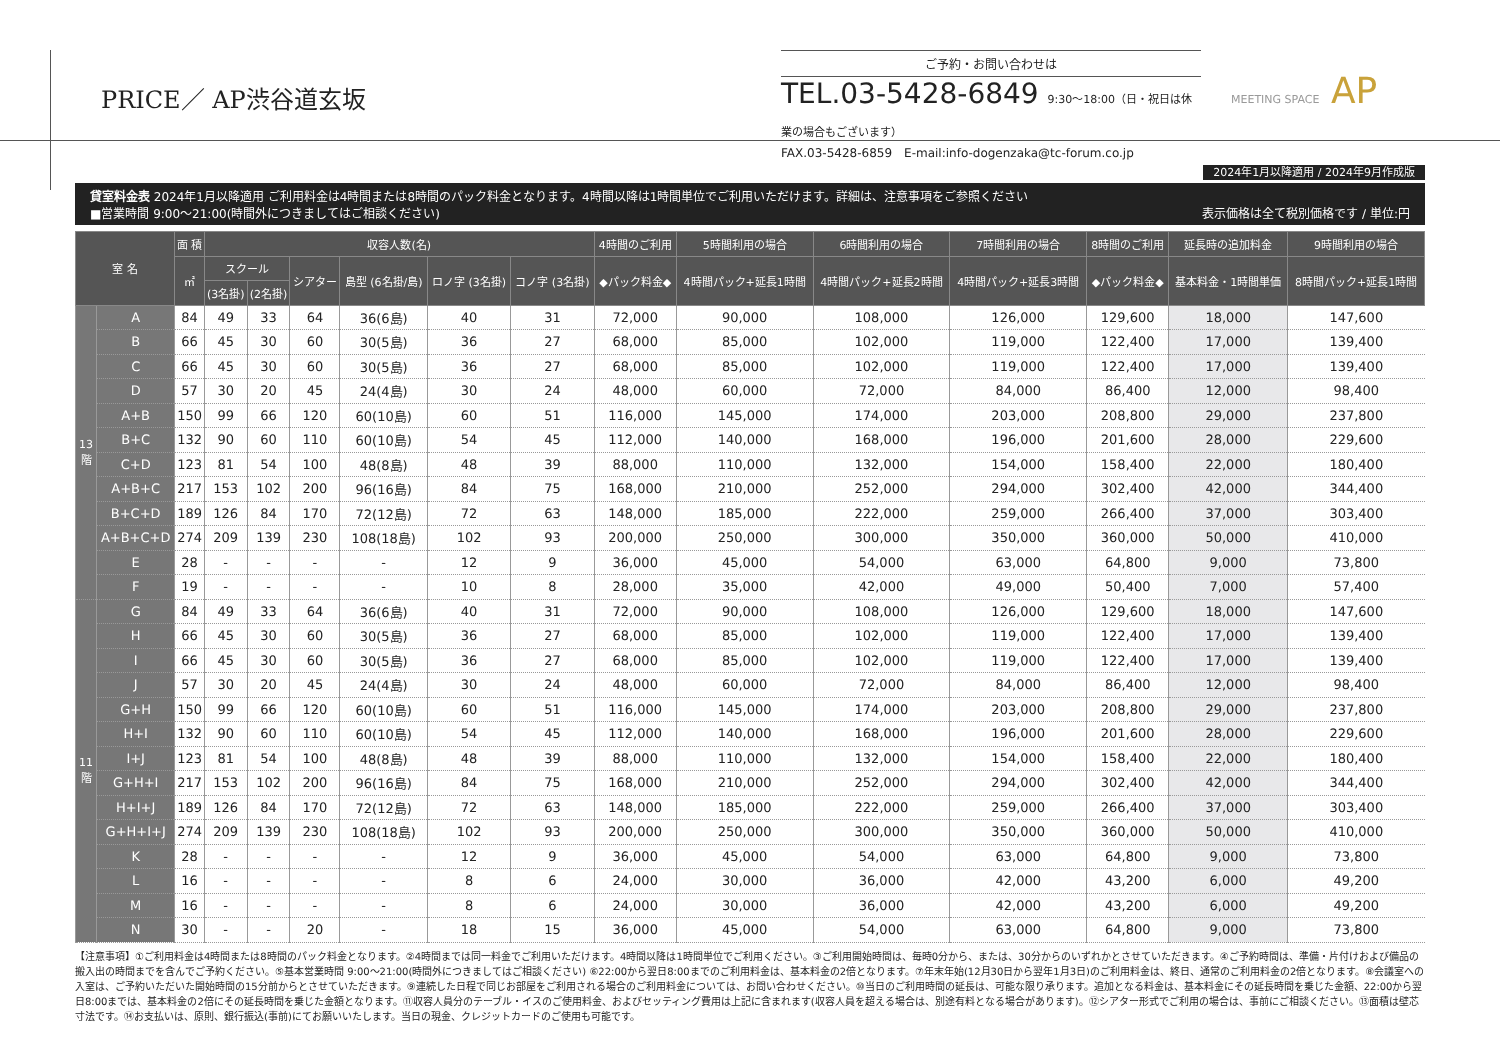PRICE／ AP渋谷道玄坂
ご予約・お問い合わせは
TEL.03-5428-6849 9:30〜18:00（日・祝日は休業の場合もございます）
FAX.03-5428-6859　E-mail:info-dogenzaka@tc-forum.co.jp
MEETING SPACE AP
2024年1月以降適用 / 2024年9月作成版
貸室料金表 2024年1月以降適用 ご利用料金は4時間または8時間のパック料金となります。4時間以降は1時間単位でご利用いただけます。詳細は、注意事項をご参照ください
■営業時間 9:00〜21:00(時間外につきましてはご相談ください) 表示価格は全て税別価格です / 単位:円
| 室 名 | | 面 積 | 収容人数(名) | | | | | | 4時間のご利用 | 5時間利用の場合 | 6時間利用の場合 | 7時間利用の場合 | 8時間のご利用 | 延長時の追加料金 | 9時間利用の場合 |
| --- | --- | --- | --- | --- | --- | --- | --- | --- | --- | --- | --- | --- | --- | --- | --- |
| | | ㎡ | スクール | | シアター | 島型 (6名掛/島) | ロノ字 (3名掛) | コノ字 (3名掛) | ◆パック料金◆ | 4時間パック+延長1時間 | 4時間パック+延長2時間 | 4時間パック+延長3時間 | ◆パック料金◆ | 基本料金・1時間単価 | 8時間パック+延長1時間 |
| | | | (3名掛) | (2名掛) | | | | | | | | | | | |
| 13階 | A | 84 | 49 | 33 | 64 | 36(6島) | 40 | 31 | 72,000 | 90,000 | 108,000 | 126,000 | 129,600 | 18,000 | 147,600 |
| | B | 66 | 45 | 30 | 60 | 30(5島) | 36 | 27 | 68,000 | 85,000 | 102,000 | 119,000 | 122,400 | 17,000 | 139,400 |
| | C | 66 | 45 | 30 | 60 | 30(5島) | 36 | 27 | 68,000 | 85,000 | 102,000 | 119,000 | 122,400 | 17,000 | 139,400 |
| | D | 57 | 30 | 20 | 45 | 24(4島) | 30 | 24 | 48,000 | 60,000 | 72,000 | 84,000 | 86,400 | 12,000 | 98,400 |
| | A+B | 150 | 99 | 66 | 120 | 60(10島) | 60 | 51 | 116,000 | 145,000 | 174,000 | 203,000 | 208,800 | 29,000 | 237,800 |
| | B+C | 132 | 90 | 60 | 110 | 60(10島) | 54 | 45 | 112,000 | 140,000 | 168,000 | 196,000 | 201,600 | 28,000 | 229,600 |
| | C+D | 123 | 81 | 54 | 100 | 48(8島) | 48 | 39 | 88,000 | 110,000 | 132,000 | 154,000 | 158,400 | 22,000 | 180,400 |
| | A+B+C | 217 | 153 | 102 | 200 | 96(16島) | 84 | 75 | 168,000 | 210,000 | 252,000 | 294,000 | 302,400 | 42,000 | 344,400 |
| | B+C+D | 189 | 126 | 84 | 170 | 72(12島) | 72 | 63 | 148,000 | 185,000 | 222,000 | 259,000 | 266,400 | 37,000 | 303,400 |
| | A+B+C+D | 274 | 209 | 139 | 230 | 108(18島) | 102 | 93 | 200,000 | 250,000 | 300,000 | 350,000 | 360,000 | 50,000 | 410,000 |
| | E | 28 | - | - | - | - | 12 | 9 | 36,000 | 45,000 | 54,000 | 63,000 | 64,800 | 9,000 | 73,800 |
| | F | 19 | - | - | - | - | 10 | 8 | 28,000 | 35,000 | 42,000 | 49,000 | 50,400 | 7,000 | 57,400 |
| 11階 | G | 84 | 49 | 33 | 64 | 36(6島) | 40 | 31 | 72,000 | 90,000 | 108,000 | 126,000 | 129,600 | 18,000 | 147,600 |
| | H | 66 | 45 | 30 | 60 | 30(5島) | 36 | 27 | 68,000 | 85,000 | 102,000 | 119,000 | 122,400 | 17,000 | 139,400 |
| | I | 66 | 45 | 30 | 60 | 30(5島) | 36 | 27 | 68,000 | 85,000 | 102,000 | 119,000 | 122,400 | 17,000 | 139,400 |
| | J | 57 | 30 | 20 | 45 | 24(4島) | 30 | 24 | 48,000 | 60,000 | 72,000 | 84,000 | 86,400 | 12,000 | 98,400 |
| | G+H | 150 | 99 | 66 | 120 | 60(10島) | 60 | 51 | 116,000 | 145,000 | 174,000 | 203,000 | 208,800 | 29,000 | 237,800 |
| | H+I | 132 | 90 | 60 | 110 | 60(10島) | 54 | 45 | 112,000 | 140,000 | 168,000 | 196,000 | 201,600 | 28,000 | 229,600 |
| | I+J | 123 | 81 | 54 | 100 | 48(8島) | 48 | 39 | 88,000 | 110,000 | 132,000 | 154,000 | 158,400 | 22,000 | 180,400 |
| | G+H+I | 217 | 153 | 102 | 200 | 96(16島) | 84 | 75 | 168,000 | 210,000 | 252,000 | 294,000 | 302,400 | 42,000 | 344,400 |
| | H+I+J | 189 | 126 | 84 | 170 | 72(12島) | 72 | 63 | 148,000 | 185,000 | 222,000 | 259,000 | 266,400 | 37,000 | 303,400 |
| | G+H+I+J | 274 | 209 | 139 | 230 | 108(18島) | 102 | 93 | 200,000 | 250,000 | 300,000 | 350,000 | 360,000 | 50,000 | 410,000 |
| | K | 28 | - | - | - | - | 12 | 9 | 36,000 | 45,000 | 54,000 | 63,000 | 64,800 | 9,000 | 73,800 |
| | L | 16 | - | - | - | - | 8 | 6 | 24,000 | 30,000 | 36,000 | 42,000 | 43,200 | 6,000 | 49,200 |
| | M | 16 | - | - | - | - | 8 | 6 | 24,000 | 30,000 | 36,000 | 42,000 | 43,200 | 6,000 | 49,200 |
| | N | 30 | - | - | 20 | - | 18 | 15 | 36,000 | 45,000 | 54,000 | 63,000 | 64,800 | 9,000 | 73,800 |
【注意事項】①ご利用料金は4時間または8時間のパック料金となります。②4時間までは同一料金でご利用いただけます。4時間以降は1時間単位でご利用ください。③ご利用開始時間は、毎時0分から、または、30分からのいずれかとさせていただきます。④ご予約時間は、準備・片付けおよび備品の搬入出の時間までを含んでご予約ください。⑤基本営業時間 9:00〜21:00(時間外につきましてはご相談ください) ⑥22:00から翌日8:00までのご利用料金は、基本料金の2倍となります。⑦年末年始(12月30日から翌年1月3日)のご利用料金は、終日、通常のご利用料金の2倍となります。⑧会議室への入室は、ご予約いただいた開始時間の15分前からとさせていただきます。⑨連続した日程で同じお部屋をご利用される場合のご利用料金については、お問い合わせください。⑩当日のご利用時間の延長は、可能な限り承ります。追加となる料金は、基本料金にその延長時間を乗じた金額、22:00から翌日8:00までは、基本料金の2倍にその延長時間を乗じた金額となります。⑪収容人員分のテーブル・イスのご使用料金、およびセッティング費用は上記に含まれます(収容人員を超える場合は、別途有料となる場合があります)。⑫シアター形式でご利用の場合は、事前にご相談ください。⑬面積は壁芯寸法です。⑭お支払いは、原則、銀行振込(事前)にてお願いいたします。当日の現金、クレジットカードのご使用も可能です。